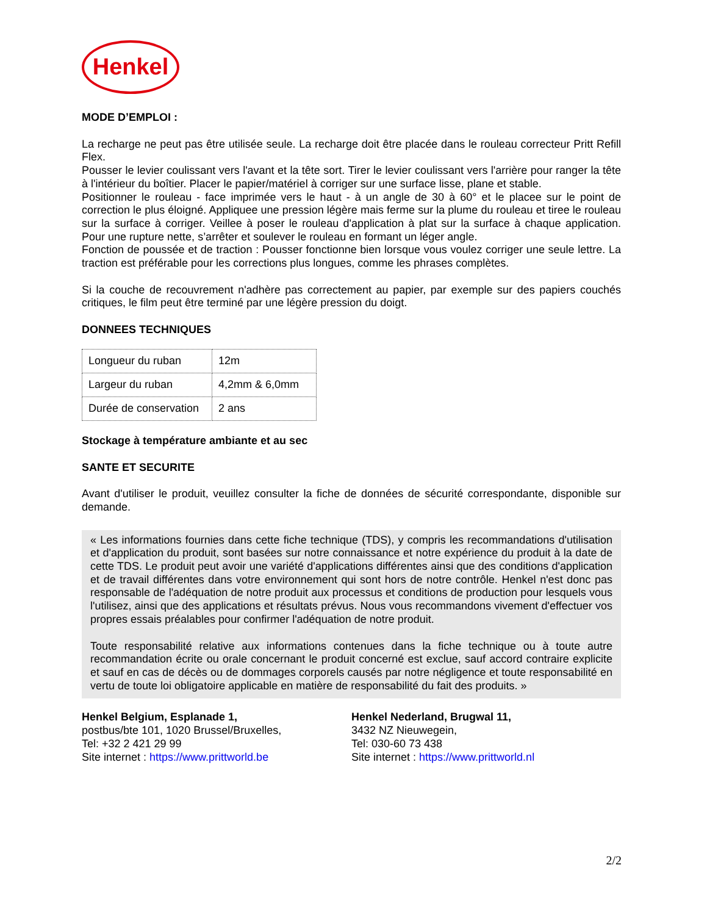Henkel
MODE D’EMPLOI :
La recharge ne peut pas être utilisée seule. La recharge doit être placée dans le rouleau correcteur Pritt Refill Flex.
Pousser le levier coulissant vers l'avant et la tête sort. Tirer le levier coulissant vers l'arrière pour ranger la tête à l'intérieur du boîtier. Placer le papier/matériel à corriger sur une surface lisse, plane et stable.
Positionner le rouleau - face imprimée vers le haut - à un angle de 30 à 60° et le placee sur le point de correction le plus éloigné. Appliquee une pression légère mais ferme sur la plume du rouleau et tiree le rouleau sur la surface à corriger. Veillee à poser le rouleau d'application à plat sur la surface à chaque application. Pour une rupture nette, s’arrêter et soulever le rouleau en formant un léger angle.
Fonction de poussée et de traction : Pousser fonctionne bien lorsque vous voulez corriger une seule lettre. La traction est préférable pour les corrections plus longues, comme les phrases complètes.
Si la couche de recouvrement n'adhère pas correctement au papier, par exemple sur des papiers couchés critiques, le film peut être terminé par une légère pression du doigt.
DONNEES TECHNIQUES
| Longueur du ruban | 12m |
| Largeur du ruban | 4,2mm & 6,0mm |
| Durée de conservation | 2 ans |
Stockage à température ambiante et au sec
SANTE ET SECURITE
Avant d'utiliser le produit, veuillez consulter la fiche de données de sécurité correspondante, disponible sur demande.
« Les informations fournies dans cette fiche technique (TDS), y compris les recommandations d'utilisation et d'application du produit, sont basées sur notre connaissance et notre expérience du produit à la date de cette TDS. Le produit peut avoir une variété d'applications différentes ainsi que des conditions d'application et de travail différentes dans votre environnement qui sont hors de notre contrôle. Henkel n'est donc pas responsable de l'adéquation de notre produit aux processus et conditions de production pour lesquels vous l'utilisez, ainsi que des applications et résultats prévus. Nous vous recommandons vivement d'effectuer vos propres essais préalables pour confirmer l'adéquation de notre produit.
Toute responsabilité relative aux informations contenues dans la fiche technique ou à toute autre recommandation écrite ou orale concernant le produit concerné est exclue, sauf accord contraire explicite et sauf en cas de décès ou de dommages corporels causés par notre négligence et toute responsabilité en vertu de toute loi obligatoire applicable en matière de responsabilité du fait des produits. »
Henkel Belgium, Esplanade 1,
postbus/bte 101, 1020 Brussel/Bruxelles,
Tel: +32 2 421 29 99
Site internet : https://www.prittworld.be
Henkel Nederland, Brugwal 11,
3432 NZ Nieuwegein,
Tel: 030-60 73 438
Site internet : https://www.prittworld.nl
2/2